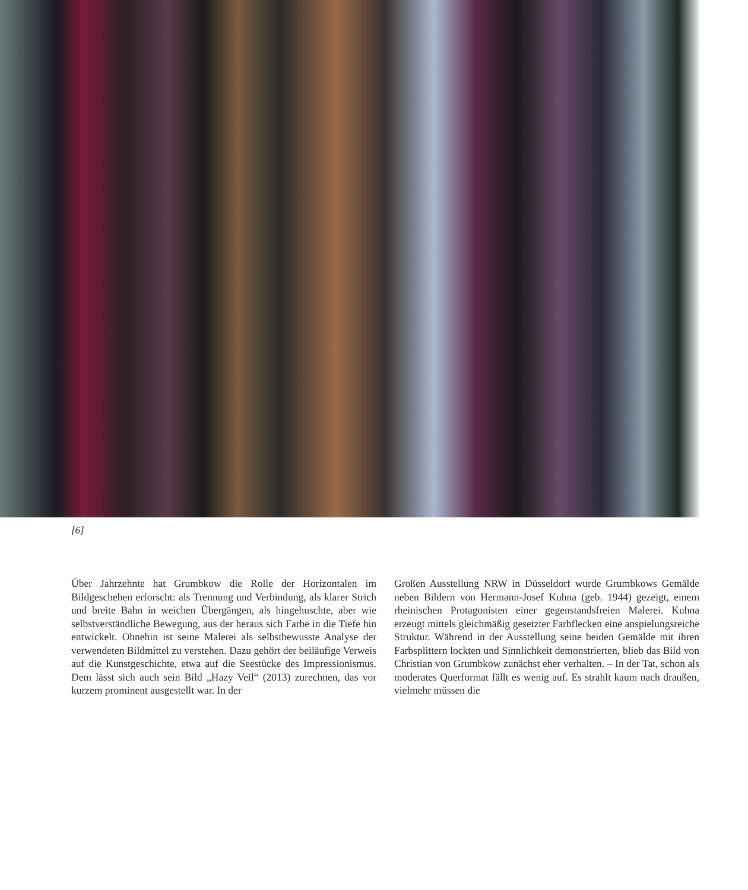[6]
Über Jahrzehnte hat Grumbkow die Rolle der Horizontalen im Bildgeschehen erforscht: als Trennung und Verbindung, als klarer Strich und breite Bahn in weichen Übergängen, als hingehuschte, aber wie selbstverständliche Bewegung, aus der heraus sich Farbe in die Tiefe hin entwickelt. Ohnehin ist seine Malerei als selbstbewusste Analyse der verwendeten Bildmittel zu verstehen. Dazu gehört der beiläufige Verweis auf die Kunstgeschichte, etwa auf die Seestücke des Impressionismus. Dem lässt sich auch sein Bild „Hazy Veil“ (2013) zurechnen, das vor kurzem prominent ausgestellt war. In der
Großen Ausstellung NRW in Düsseldorf wurde Grumbkows Gemälde neben Bildern von Hermann-Josef Kuhna (geb. 1944) gezeigt, einem rheinischen Protagonisten einer gegenstandsfreien Malerei. Kuhna erzeugt mittels gleichmäßig gesetzter Farbflecken eine anspielungsreiche Struktur. Während in der Ausstellung seine beiden Gemälde mit ihren Farbsplittern lockten und Sinnlichkeit demonstrierten, blieb das Bild von Christian von Grumbkow zunächst eher verhalten. – In der Tat, schon als moderates Querformat fällt es wenig auf. Es strahlt kaum nach draußen, vielmehr müssen die